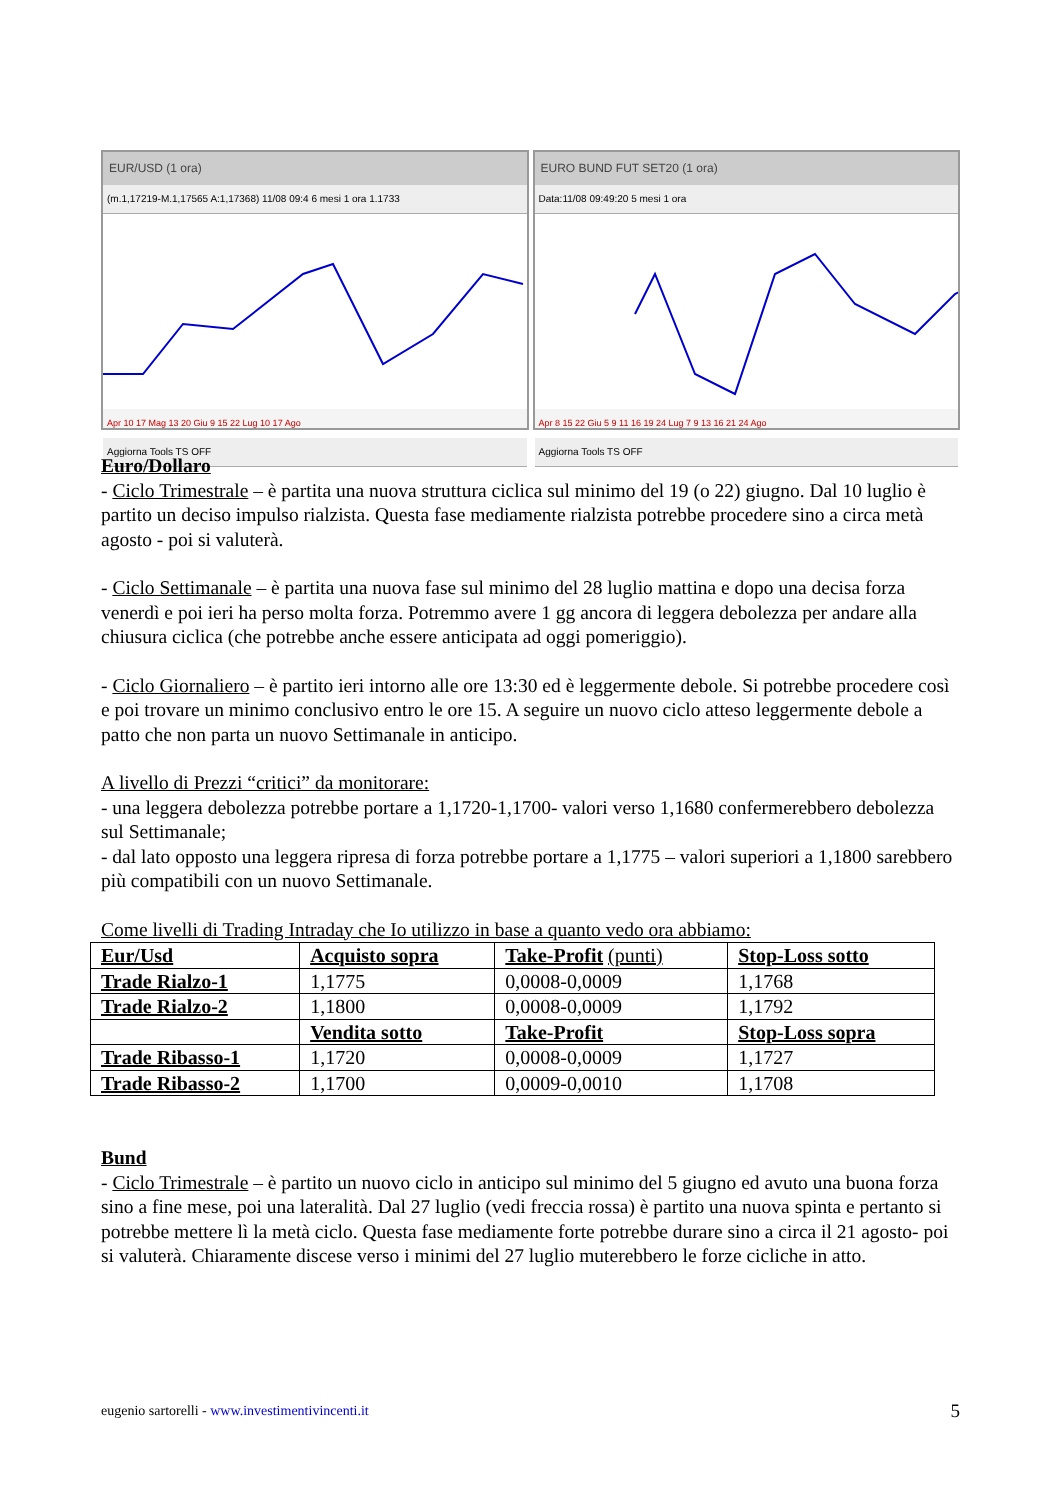EUR/USD (1 ora)
(m.1,17219-M.1,17565 A:1,17368) 11/08 09:4 6 mesi 1 ora 1.1733
Apr 10 17 Mag 13 20 Giu 9 15 22 Lug 10 17 Ago
Aggiorna Tools TS OFF
EURO BUND FUT SET20 (1 ora)
Data:11/08 09:49:20 5 mesi 1 ora
Apr 8 15 22 Giu 5 9 11 16 19 24 Lug 7 9 13 16 21 24 Ago
Aggiorna Tools TS OFF
Euro/Dollaro
- Ciclo Trimestrale – è partita una nuova struttura ciclica sul minimo del 19 (o 22) giugno. Dal 10 luglio è partito un deciso impulso rialzista. Questa fase mediamente rialzista potrebbe procedere sino a circa metà agosto - poi si valuterà.
- Ciclo Settimanale – è partita una nuova fase sul minimo del 28 luglio mattina e dopo una decisa forza venerdì e poi ieri ha perso molta forza. Potremmo avere 1 gg ancora di leggera debolezza per andare alla chiusura ciclica (che potrebbe anche essere anticipata ad oggi pomeriggio).
- Ciclo Giornaliero – è partito ieri intorno alle ore 13:30 ed è leggermente debole. Si potrebbe procedere così e poi trovare un minimo conclusivo entro le ore 15. A seguire un nuovo ciclo atteso leggermente debole a patto che non parta un nuovo Settimanale in anticipo.
A livello di Prezzi “critici” da monitorare:
- una leggera debolezza potrebbe portare a 1,1720-1,1700- valori verso 1,1680 confermerebbero debolezza sul Settimanale;
- dal lato opposto una leggera ripresa di forza potrebbe portare a 1,1775 – valori superiori a 1,1800 sarebbero più compatibili con un nuovo Settimanale.
Come livelli di Trading Intraday che Io utilizzo in base a quanto vedo ora abbiamo:
| Eur/Usd | Acquisto sopra | Take-Profit (punti) | Stop-Loss sotto |
| Trade Rialzo-1 | 1,1775 | 0,0008-0,0009 | 1,1768 |
| Trade Rialzo-2 | 1,1800 | 0,0008-0,0009 | 1,1792 |
| | Vendita sotto | Take-Profit | Stop-Loss sopra |
| Trade Ribasso-1 | 1,1720 | 0,0008-0,0009 | 1,1727 |
| Trade Ribasso-2 | 1,1700 | 0,0009-0,0010 | 1,1708 |
Bund
- Ciclo Trimestrale – è partito un nuovo ciclo in anticipo sul minimo del 5 giugno ed avuto una buona forza sino a fine mese, poi una lateralità. Dal 27 luglio (vedi freccia rossa) è partito una nuova spinta e pertanto si potrebbe mettere lì la metà ciclo. Questa fase mediamente forte potrebbe durare sino a circa il 21 agosto- poi si valuterà. Chiaramente discese verso i minimi del 27 luglio muterebbero le forze cicliche in atto.
eugenio sartorelli - www.investimentivincenti.it 5